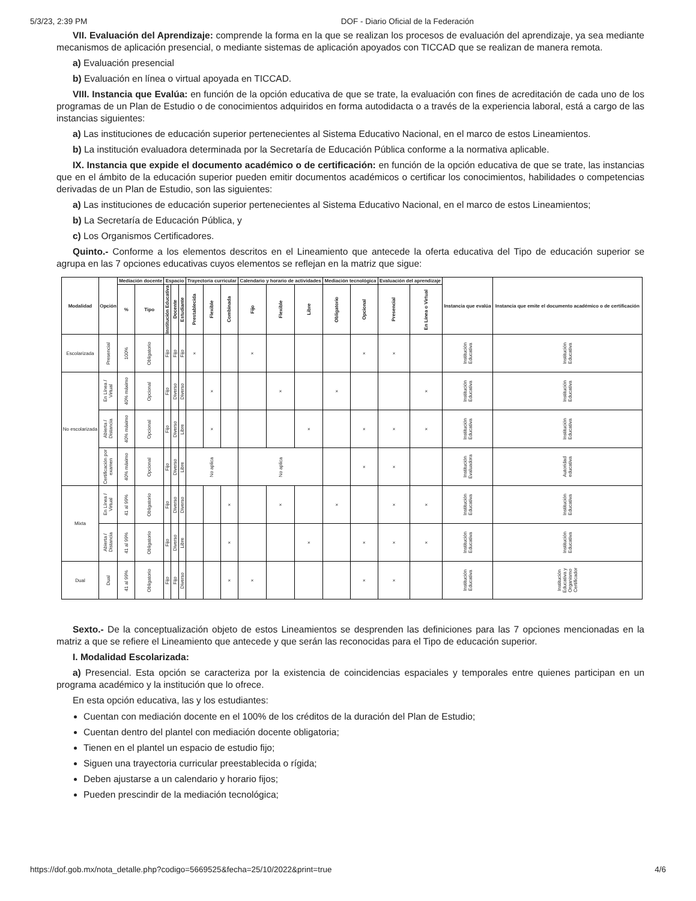5/3/23, 2:39 PM DOF - Diario Oficial de la Federación
VII. Evaluación del Aprendizaje: comprende la forma en la que se realizan los procesos de evaluación del aprendizaje, ya sea mediante mecanismos de aplicación presencial, o mediante sistemas de aplicación apoyados con TICCAD que se realizan de manera remota.
a) Evaluación presencial
b) Evaluación en línea o virtual apoyada en TICCAD.
VIII. Instancia que Evalúa: en función de la opción educativa de que se trate, la evaluación con fines de acreditación de cada uno de los programas de un Plan de Estudio o de conocimientos adquiridos en forma autodidacta o a través de la experiencia laboral, está a cargo de las instancias siguientes:
a) Las instituciones de educación superior pertenecientes al Sistema Educativo Nacional, en el marco de estos Lineamientos.
b) La institución evaluadora determinada por la Secretaría de Educación Pública conforme a la normativa aplicable.
IX. Instancia que expide el documento académico o de certificación: en función de la opción educativa de que se trate, las instancias que en el ámbito de la educación superior pueden emitir documentos académicos o certificar los conocimientos, habilidades o competencias derivadas de un Plan de Estudio, son las siguientes:
a) Las instituciones de educación superior pertenecientes al Sistema Educativo Nacional, en el marco de estos Lineamientos;
b) La Secretaría de Educación Pública, y
c) Los Organismos Certificadores.
Quinto.- Conforme a los elementos descritos en el Lineamiento que antecede la oferta educativa del Tipo de educación superior se agrupa en las 7 opciones educativas cuyos elementos se reflejan en la matriz que sigue:
| Modalidad | Opción | Mediación docente | | Espacio | | | Trayectoria curricular | | | Calendario y horario de actividades | | | Mediación tecnológica | | Evaluación del aprendizaje | | Instancia que evalúa | Instancia que emite el documento académico o de certificación |
| --- | --- | --- | --- | --- | --- | --- | --- | --- | --- | --- | --- | --- | --- | --- | --- | --- | --- | --- |
| | | % | Tipo | Institución Educativa | Docente | Estudiante | Prestablecida | Flexible | Combinada | Fijo | Flexible | Libre | Obligatorio | Opcional | Presencial | En Línea o Virtual | | |
| Escolarizada | Presencial | 100% | Obligatorio | Fijo | Fijo | Fijo | × | | | × | | | | × | × | | Institución Educativa | Institución Educativa |
| No escolarizada | En Línea / Virtual | 40% máximo | Opcional | Fijo | Diverso | Diverso | | × | | | × | | × | | | × | Institución Educativa | Institución Educativa |
| | Abierta / Distancia | 40% máximo | Opcional | Fijo | Diverso | Libre | | × | | | | × | | × | × | × | Institución Educativa | Institución Educativa |
| | Certificación por examen | 40% máximo | Opcional | Fijo | Diverso | Libre | No aplica | | | No aplica | | | | × | × | | Institución Evaluadora | Autoridad educativa |
| Mixta | En Línea / Virtual | 41 al 99% | Obligatorio | Fijo | Diverso | Diverso | | | × | | × | | × | | × | × | Institución Educativa | Institución Educativa |
| | Abierta / Distancia | 41 al 99% | Obligatorio | Fijo | Diverso | Libre | | | × | | | × | | × | × | × | Institución Educativa | Institución Educativa |
| Dual | Dual | 41 al 99% | Obligatorio | Fijo | Fijo | Diverso | | | × | × | | | | × | × | | Institución Educativa | Institución Educativa y Organismo Certificador |
Sexto.- De la conceptualización objeto de estos Lineamientos se desprenden las definiciones para las 7 opciones mencionadas en la matriz a que se refiere el Lineamiento que antecede y que serán las reconocidas para el Tipo de educación superior.
I. Modalidad Escolarizada:
a) Presencial. Esta opción se caracteriza por la existencia de coincidencias espaciales y temporales entre quienes participan en un programa académico y la institución que lo ofrece.
En esta opción educativa, las y los estudiantes:
Cuentan con mediación docente en el 100% de los créditos de la duración del Plan de Estudio;
Cuentan dentro del plantel con mediación docente obligatoria;
Tienen en el plantel un espacio de estudio fijo;
Siguen una trayectoria curricular preestablecida o rígida;
Deben ajustarse a un calendario y horario fijos;
Pueden prescindir de la mediación tecnológica;
https://dof.gob.mx/nota_detalle.php?codigo=5669525&fecha=25/10/2022&print=true 4/6